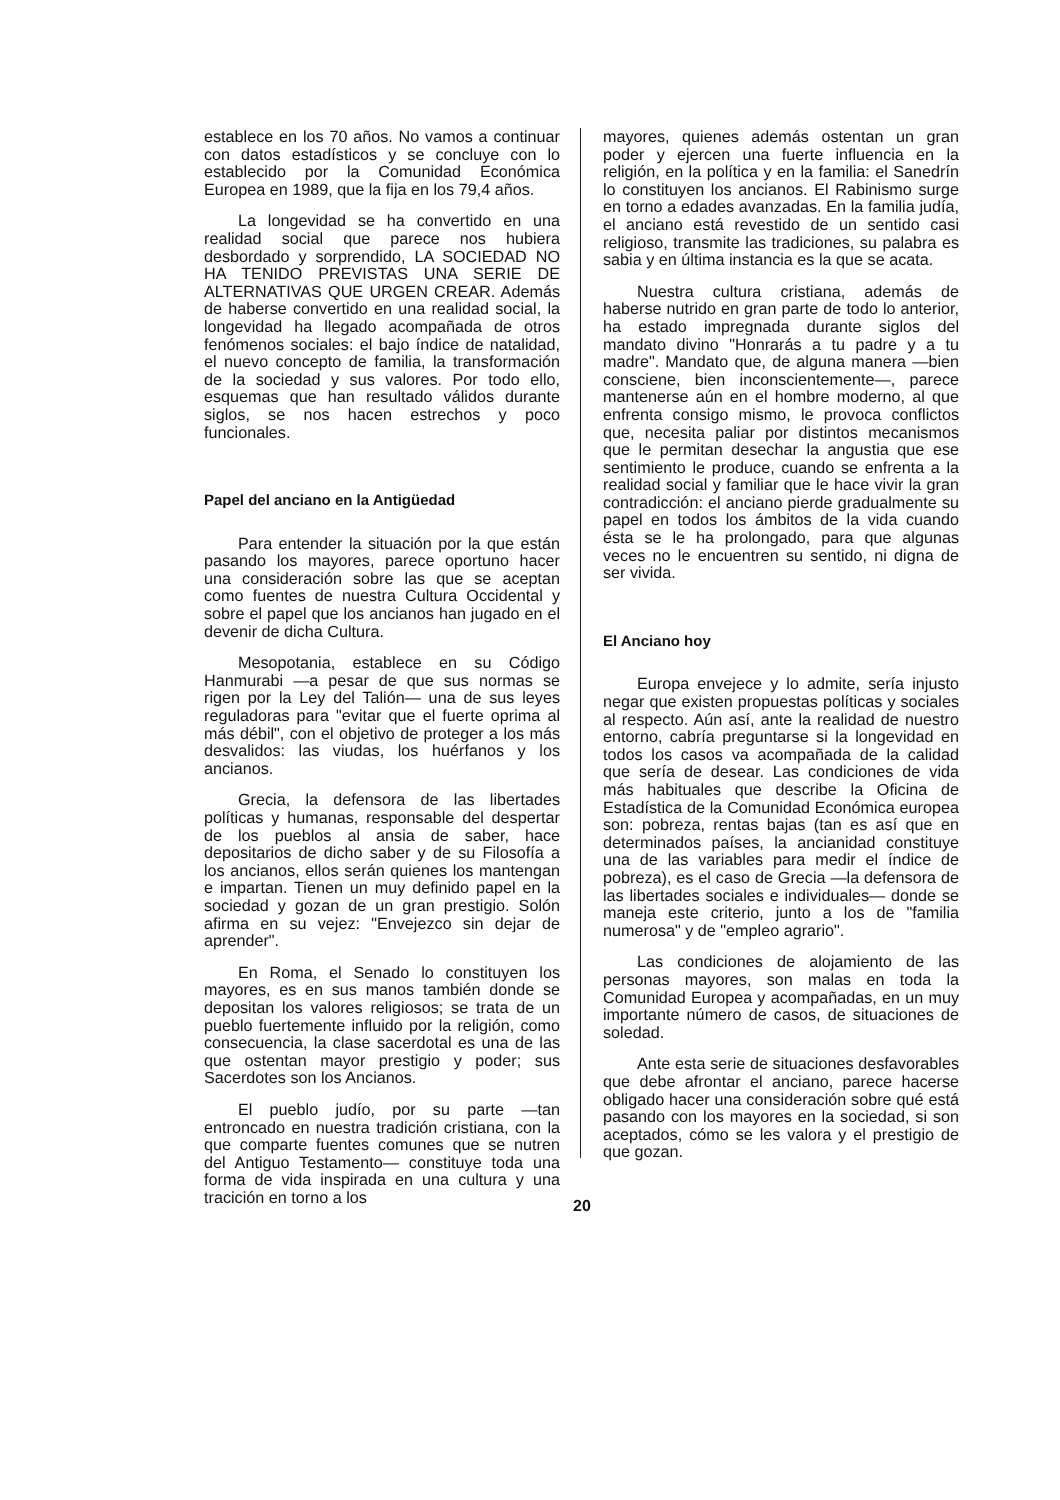establece en los 70 años. No vamos a continuar con datos estadísticos y se concluye con lo establecido por la Comunidad Económica Europea en 1989, que la fija en los 79,4 años.
La longevidad se ha convertido en una realidad social que parece nos hubiera desbordado y sorprendido, LA SOCIEDAD NO HA TENIDO PREVISTAS UNA SERIE DE ALTERNATIVAS QUE URGEN CREAR. Además de haberse convertido en una realidad social, la longevidad ha llegado acompañada de otros fenómenos sociales: el bajo índice de natalidad, el nuevo concepto de familia, la transformación de la sociedad y sus valores. Por todo ello, esquemas que han resultado válidos durante siglos, se nos hacen estrechos y poco funcionales.
Papel del anciano en la Antigüedad
Para entender la situación por la que están pasando los mayores, parece oportuno hacer una consideración sobre las que se aceptan como fuentes de nuestra Cultura Occidental y sobre el papel que los ancianos han jugado en el devenir de dicha Cultura.
Mesopotania, establece en su Código Hanmurabi —a pesar de que sus normas se rigen por la Ley del Talión— una de sus leyes reguladoras para "evitar que el fuerte oprima al más débil", con el objetivo de proteger a los más desvalidos: las viudas, los huérfanos y los ancianos.
Grecia, la defensora de las libertades políticas y humanas, responsable del despertar de los pueblos al ansia de saber, hace depositarios de dicho saber y de su Filosofía a los ancianos, ellos serán quienes los mantengan e impartan. Tienen un muy definido papel en la sociedad y gozan de un gran prestigio. Solón afirma en su vejez: "Envejezco sin dejar de aprender".
En Roma, el Senado lo constituyen los mayores, es en sus manos también donde se depositan los valores religiosos; se trata de un pueblo fuertemente influido por la religión, como consecuencia, la clase sacerdotal es una de las que ostentan mayor prestigio y poder; sus Sacerdotes son los Ancianos.
El pueblo judío, por su parte —tan entroncado en nuestra tradición cristiana, con la que comparte fuentes comunes que se nutren del Antiguo Testamento— constituye toda una forma de vida inspirada en una cultura y una tracición en torno a los
mayores, quienes además ostentan un gran poder y ejercen una fuerte influencia en la religión, en la política y en la familia: el Sanedrín lo constituyen los ancianos. El Rabinismo surge en torno a edades avanzadas. En la familia judía, el anciano está revestido de un sentido casi religioso, transmite las tradiciones, su palabra es sabia y en última instancia es la que se acata.
Nuestra cultura cristiana, además de haberse nutrido en gran parte de todo lo anterior, ha estado impregnada durante siglos del mandato divino "Honrarás a tu padre y a tu madre". Mandato que, de alguna manera —bien consciene, bien inconscientemente—, parece mantenerse aún en el hombre moderno, al que enfrenta consigo mismo, le provoca conflictos que, necesita paliar por distintos mecanismos que le permitan desechar la angustia que ese sentimiento le produce, cuando se enfrenta a la realidad social y familiar que le hace vivir la gran contradicción: el anciano pierde gradualmente su papel en todos los ámbitos de la vida cuando ésta se le ha prolongado, para que algunas veces no le encuentren su sentido, ni digna de ser vivida.
El Anciano hoy
Europa envejece y lo admite, sería injusto negar que existen propuestas políticas y sociales al respecto. Aún así, ante la realidad de nuestro entorno, cabría preguntarse si la longevidad en todos los casos va acompañada de la calidad que sería de desear. Las condiciones de vida más habituales que describe la Oficina de Estadística de la Comunidad Económica europea son: pobreza, rentas bajas (tan es así que en determinados países, la ancianidad constituye una de las variables para medir el índice de pobreza), es el caso de Grecia —la defensora de las libertades sociales e individuales— donde se maneja este criterio, junto a los de "familia numerosa" y de "empleo agrario".
Las condiciones de alojamiento de las personas mayores, son malas en toda la Comunidad Europea y acompañadas, en un muy importante número de casos, de situaciones de soledad.
Ante esta serie de situaciones desfavorables que debe afrontar el anciano, parece hacerse obligado hacer una consideración sobre qué está pasando con los mayores en la sociedad, si son aceptados, cómo se les valora y el prestigio de que gozan.
20